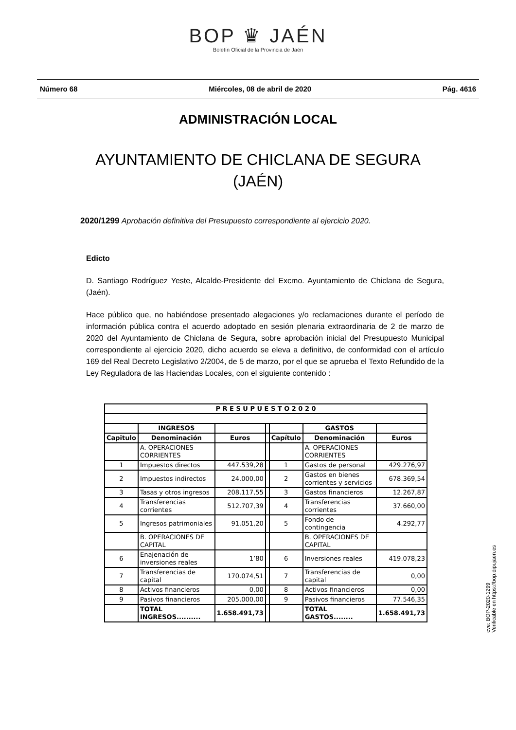BOP ♛ JAÉN
Boletín Oficial de la Provincia de Jaén
Número 68 Miércoles, 08 de abril de 2020 Pág. 4616
ADMINISTRACIÓN LOCAL
AYUNTAMIENTO DE CHICLANA DE SEGURA
(JAÉN)
2020/1299 Aprobación definitiva del Presupuesto correspondiente al ejercicio 2020.
Edicto
D. Santiago Rodríguez Yeste, Alcalde-Presidente del Excmo. Ayuntamiento de Chiclana de Segura, (Jaén).
Hace público que, no habiéndose presentado alegaciones y/o reclamaciones durante el período de información pública contra el acuerdo adoptado en sesión plenaria extraordinaria de 2 de marzo de 2020 del Ayuntamiento de Chiclana de Segura, sobre aprobación inicial del Presupuesto Municipal correspondiente al ejercicio 2020, dicho acuerdo se eleva a definitivo, de conformidad con el artículo 169 del Real Decreto Legislativo 2/2004, de 5 de marzo, por el que se aprueba el Texto Refundido de la Ley Reguladora de las Haciendas Locales, con el siguiente contenido :
| P R E S U P U E S T O 2 0 2 0 | | | | | | |
| --- | --- | --- | --- | --- | --- | --- |
| | INGRESOS | | | | GASTOS | |
| Capitulo | Denominación | Euros | | Capítulo | Denominación | Euros |
| | A. OPERACIONES CORRIENTES | | | | A. OPERACIONES CORRIENTES | |
| 1 | Impuestos directos | 447.539,28 | | 1 | Gastos de personal | 429.276,97 |
| 2 | Impuestos indirectos | 24.000,00 | | 2 | Gastos en bienes corrientes y servicios | 678.369,54 |
| 3 | Tasas y otros ingresos | 208.117,55 | | 3 | Gastos financieros | 12.267,87 |
| 4 | Transferencias corrientes | 512.707,39 | | 4 | Transferencias corrientes | 37.660,00 |
| 5 | Ingresos patrimoniales | 91.051,20 | | 5 | Fondo de contingencia | 4.292,77 |
| | B. OPERACIONES DE CAPITAL | | | | B. OPERACIONES DE CAPITAL | |
| 6 | Enajenación de inversiones reales | 1’80 | | 6 | Inversiones reales | 419.078,23 |
| 7 | Transferencias de capital | 170.074,51 | | 7 | Transferencias de capital | 0,00 |
| 8 | Activos financieros | 0,00 | | 8 | Activos financieros | 0,00 |
| 9 | Pasivos financieros | 205.000,00 | | 9 | Pasivos financieros | 77.546,35 |
| | TOTAL INGRESOS.......... | 1.658.491,73 | | | TOTAL GASTOS........ | 1.658.491,73 |
cve: BOP-2020-1299
Verificable en https://bop.dipujaen.es